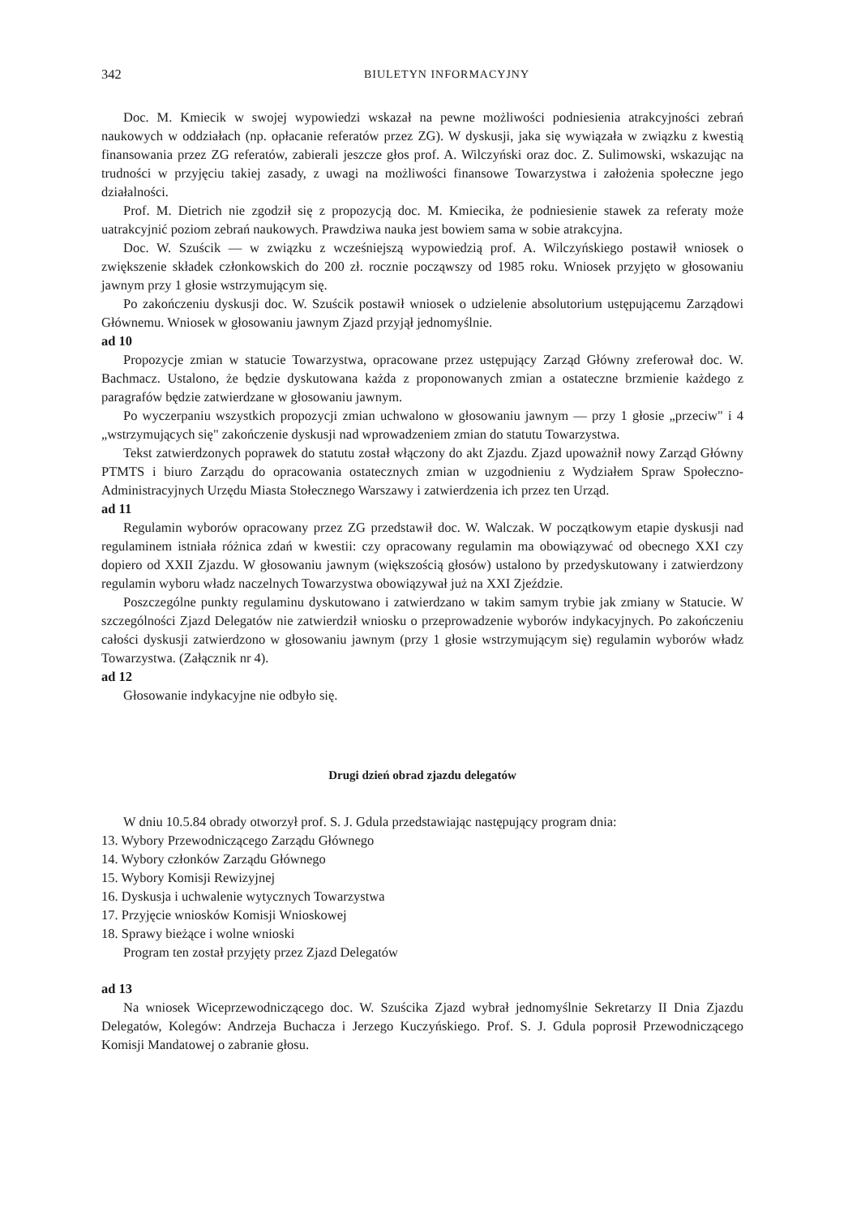342 BIULETYN INFORMACYJNY
Doc. M. Kmiecik w swojej wypowiedzi wskazał na pewne możliwości podniesienia atrakcyjności zebrań naukowych w oddziałach (np. opłacanie referatów przez ZG). W dyskusji, jaka się wywiązała w związku z kwestią finansowania przez ZG referatów, zabierali jeszcze głos prof. A. Wilczyński oraz doc. Z. Sulimowski, wskazując na trudności w przyjęciu takiej zasady, z uwagi na możliwości finansowe Towarzystwa i założenia społeczne jego działalności.
Prof. M. Dietrich nie zgodził się z propozycją doc. M. Kmiecika, że podniesienie stawek za referaty może uatrakcyjnić poziom zebrań naukowych. Prawdziwa nauka jest bowiem sama w sobie atrakcyjna.
Doc. W. Szuścik — w związku z wcześniejszą wypowiedzią prof. A. Wilczyńskiego postawił wniosek o zwiększenie składek członkowskich do 200 zł. rocznie począwszy od 1985 roku. Wniosek przyjęto w głosowaniu jawnym przy 1 głosie wstrzymującym się.
Po zakończeniu dyskusji doc. W. Szuścik postawił wniosek o udzielenie absolutorium ustępującemu Zarządowi Głównemu. Wniosek w głosowaniu jawnym Zjazd przyjął jednomyślnie.
ad 10
Propozycje zmian w statucie Towarzystwa, opracowane przez ustępujący Zarząd Główny zreferował doc. W. Bachmacz. Ustalono, że będzie dyskutowana każda z proponowanych zmian a ostateczne brzmienie każdego z paragrafów będzie zatwierdzane w głosowaniu jawnym.
Po wyczerpaniu wszystkich propozycji zmian uchwalono w głosowaniu jawnym — przy 1 głosie „przeciw" i 4 „wstrzymujących się" zakończenie dyskusji nad wprowadzeniem zmian do statutu Towarzystwa.
Tekst zatwierdzonych poprawek do statutu został włączony do akt Zjazdu. Zjazd upoważnił nowy Zarząd Główny PTMTS i biuro Zarządu do opracowania ostatecznych zmian w uzgodnieniu z Wydziałem Spraw Społeczno-Administracyjnych Urzędu Miasta Stołecznego Warszawy i zatwierdzenia ich przez ten Urząd.
ad 11
Regulamin wyborów opracowany przez ZG przedstawił doc. W. Walczak. W początkowym etapie dyskusji nad regulaminem istniała różnica zdań w kwestii: czy opracowany regulamin ma obowiązywać od obecnego XXI czy dopiero od XXII Zjazdu. W głosowaniu jawnym (większością głosów) ustalono by przedyskutowany i zatwierdzony regulamin wyboru władz naczelnych Towarzystwa obowiązywał już na XXI Zjeździe.
Poszczególne punkty regulaminu dyskutowano i zatwierdzano w takim samym trybie jak zmiany w Statucie. W szczególności Zjazd Delegatów nie zatwierdził wniosku o przeprowadzenie wyborów indykacyjnych. Po zakończeniu całości dyskusji zatwierdzono w głosowaniu jawnym (przy 1 głosie wstrzymującym się) regulamin wyborów władz Towarzystwa. (Załącznik nr 4).
ad 12
Głosowanie indykacyjne nie odbyło się.
Drugi dzień obrad zjazdu delegatów
W dniu 10.5.84 obrady otworzył prof. S. J. Gdula przedstawiając następujący program dnia:
13. Wybory Przewodniczącego Zarządu Głównego
14. Wybory członków Zarządu Głównego
15. Wybory Komisji Rewizyjnej
16. Dyskusja i uchwalenie wytycznych Towarzystwa
17. Przyjęcie wniosków Komisji Wnioskowej
18. Sprawy bieżące i wolne wnioski
Program ten został przyjęty przez Zjazd Delegatów
ad 13
Na wniosek Wiceprzewodniczącego doc. W. Szuścika Zjazd wybrał jednomyślnie Sekretarzy II Dnia Zjazdu Delegatów, Kolegów: Andrzeja Buchacza i Jerzego Kuczyńskiego. Prof. S. J. Gdula poprosił Przewodniczącego Komisji Mandatowej o zabranie głosu.